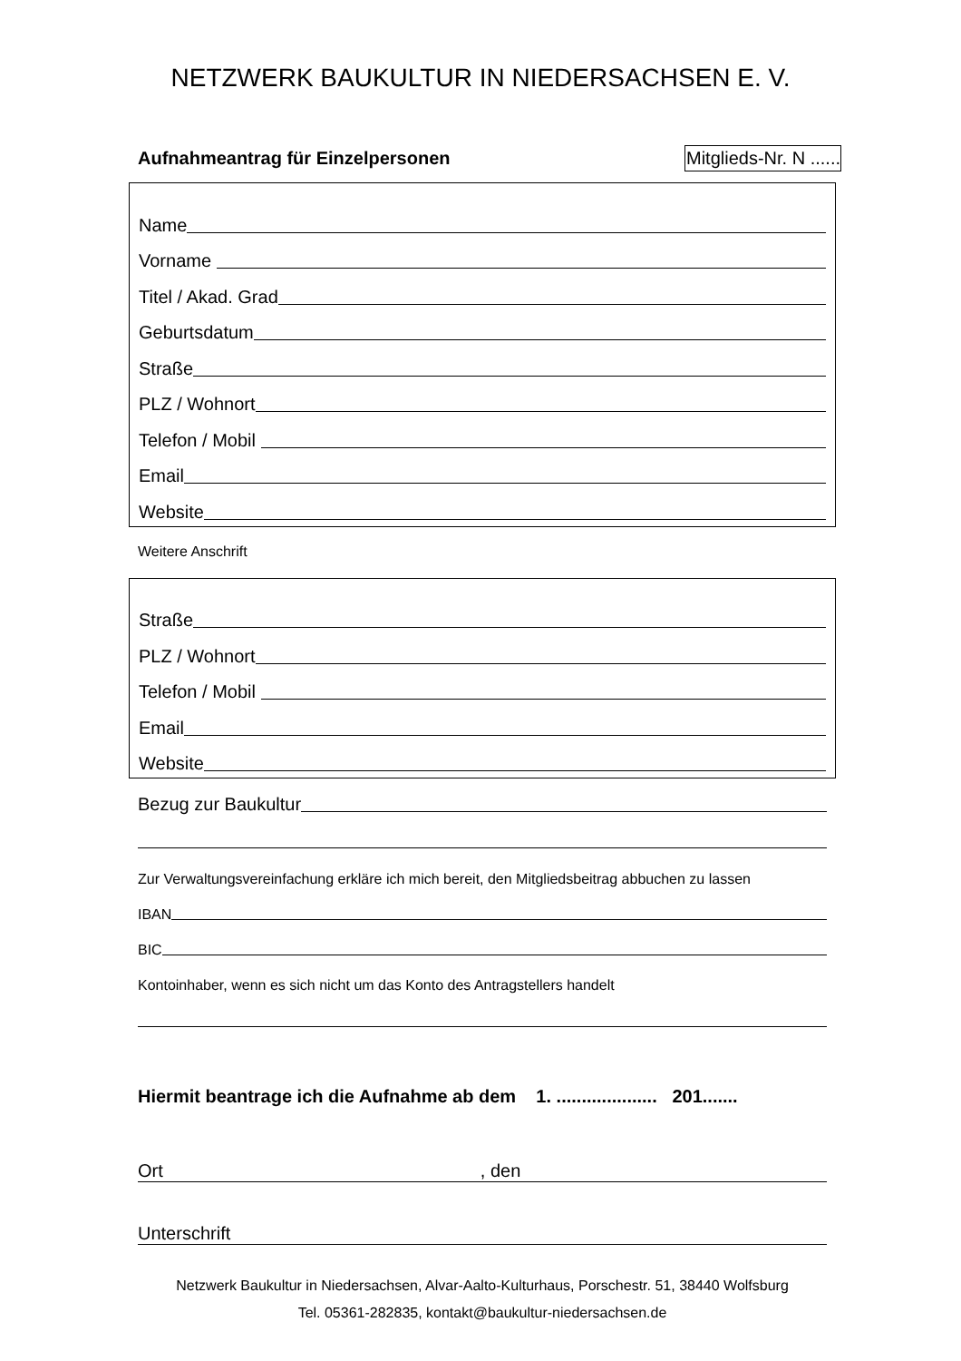NETZWERK BAUKULTUR IN NIEDERSACHSEN E. V.
Aufnahmeantrag für Einzelpersonen Mitglieds-Nr. N ......
Name
Vorname
Titel / Akad. Grad
Geburtsdatum
Straße
PLZ / Wohnort
Telefon / Mobil
Email
Website
Weitere Anschrift
Straße
PLZ / Wohnort
Telefon / Mobil
Email
Website
Bezug zur Baukultur
Zur Verwaltungsvereinfachung erkläre ich mich bereit, den Mitgliedsbeitrag abbuchen zu lassen
IBAN
BIC
Kontoinhaber, wenn es sich nicht um das Konto des Antragstellers handelt
Hiermit beantrage ich die Aufnahme ab dem 1. .................... 201.......
Ort, den
Unterschrift
Netzwerk Baukultur in Niedersachsen, Alvar-Aalto-Kulturhaus, Porschestr. 51, 38440 Wolfsburg
Tel. 05361-282835, kontakt@baukultur-niedersachsen.de